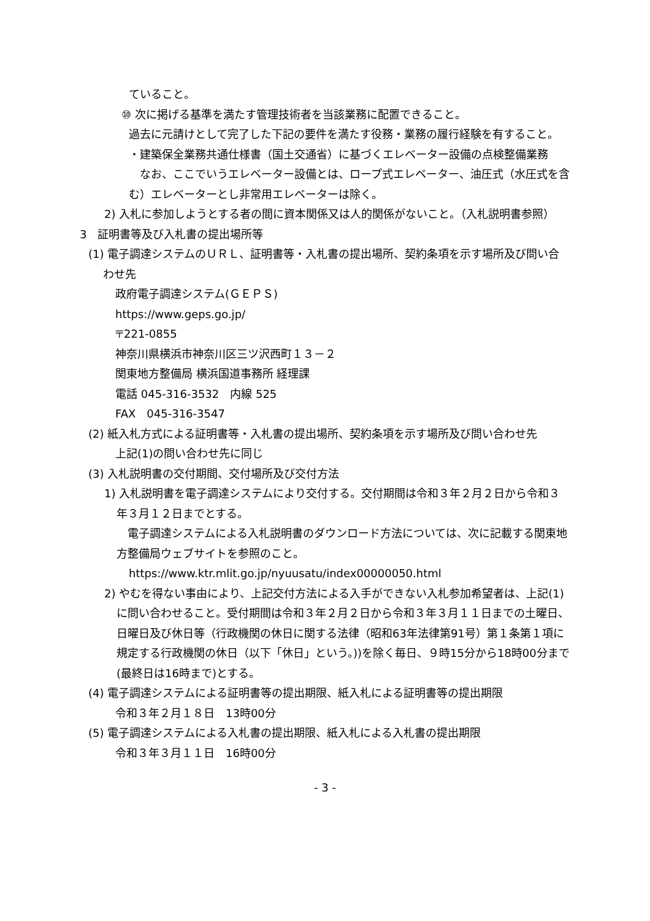ていること。
⑩ 次に掲げる基準を満たす管理技術者を当該業務に配置できること。
過去に元請けとして完了した下記の要件を満たす役務・業務の履行経験を有すること。
・建築保全業務共通仕様書（国土交通省）に基づくエレベーター設備の点検整備業務
　なお、ここでいうエレベーター設備とは、ロープ式エレベーター、油圧式（水圧式を含む）エレベーターとし非常用エレベーターは除く。
2) 入札に参加しようとする者の間に資本関係又は人的関係がないこと。（入札説明書参照）
3　証明書等及び入札書の提出場所等
(1) 電子調達システムのＵＲＬ、証明書等・入札書の提出場所、契約条項を示す場所及び問い合わせ先
政府電子調達システム(ＧＥＰＳ)
https://www.geps.go.jp/
〒221-0855
神奈川県横浜市神奈川区三ツ沢西町１３－２
関東地方整備局 横浜国道事務所 経理課
電話 045-316-3532　内線 525
FAX　045-316-3547
(2) 紙入札方式による証明書等・入札書の提出場所、契約条項を示す場所及び問い合わせ先
上記(1)の問い合わせ先に同じ
(3) 入札説明書の交付期間、交付場所及び交付方法
1) 入札説明書を電子調達システムにより交付する。交付期間は令和３年２月２日から令和３年３月１２日までとする。
　電子調達システムによる入札説明書のダウンロード方法については、次に記載する関東地方整備局ウェブサイトを参照のこと。
https://www.ktr.mlit.go.jp/nyuusatu/index00000050.html
2) やむを得ない事由により、上記交付方法による入手ができない入札参加希望者は、上記(1)に問い合わせること。受付期間は令和３年２月２日から令和３年３月１１日までの土曜日、日曜日及び休日等（行政機関の休日に関する法律（昭和63年法律第91号）第１条第１項に規定する行政機関の休日（以下「休日」という。))を除く毎日、９時15分から18時00分まで(最終日は16時まで)とする。
(4) 電子調達システムによる証明書等の提出期限、紙入札による証明書等の提出期限
令和３年２月１８日　13時00分
(5) 電子調達システムによる入札書の提出期限、紙入札による入札書の提出期限
令和３年３月１１日　16時00分
- 3 -